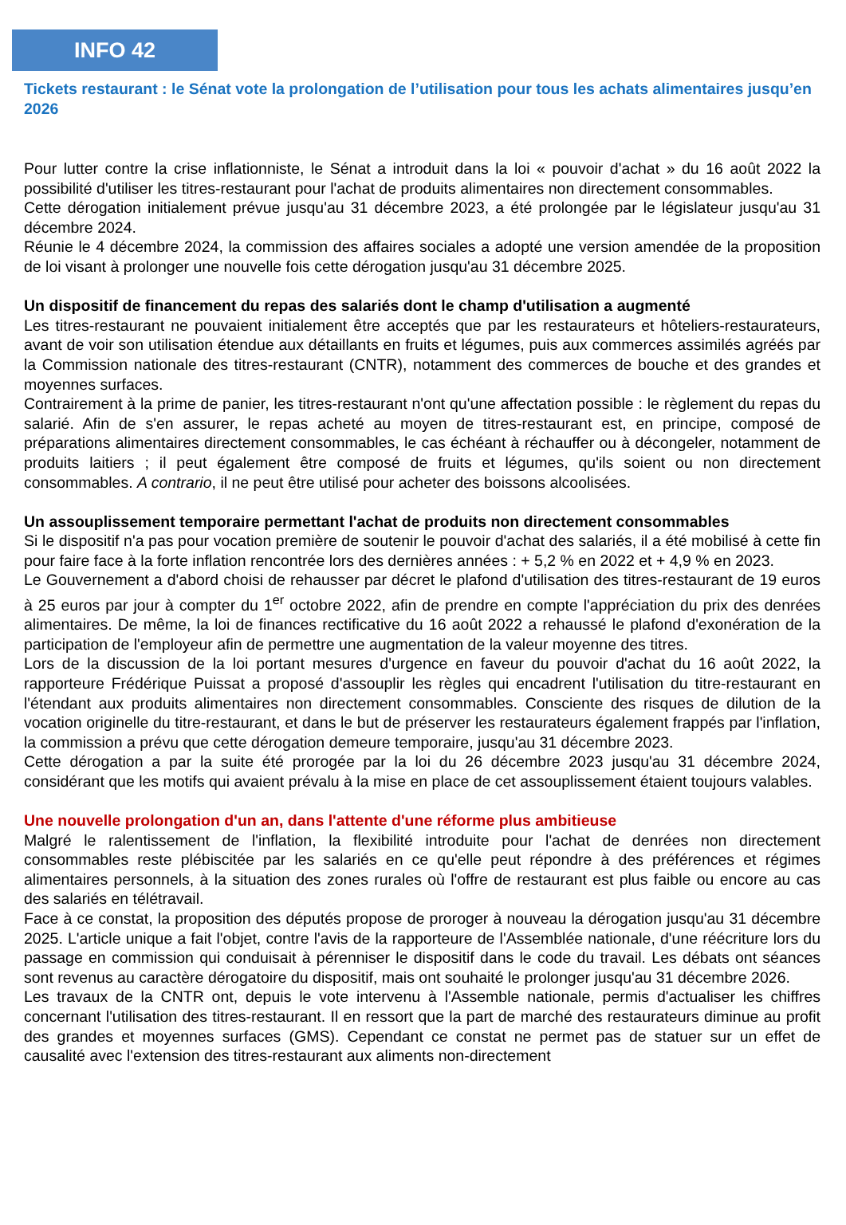INFO 42
Tickets restaurant : le Sénat vote la prolongation de l’utilisation pour tous les achats alimentaires jusqu’en 2026
Pour lutter contre la crise inflationniste, le Sénat a introduit dans la loi « pouvoir d'achat » du 16 août 2022 la possibilité d'utiliser les titres-restaurant pour l'achat de produits alimentaires non directement consommables.
Cette dérogation initialement prévue jusqu'au 31 décembre 2023, a été prolongée par le législateur jusqu'au 31 décembre 2024.
Réunie le 4 décembre 2024, la commission des affaires sociales a adopté une version amendée de la proposition de loi visant à prolonger une nouvelle fois cette dérogation jusqu'au 31 décembre 2025.
Un dispositif de financement du repas des salariés dont le champ d'utilisation a augmenté
Les titres-restaurant ne pouvaient initialement être acceptés que par les restaurateurs et hôteliers-restaurateurs, avant de voir son utilisation étendue aux détaillants en fruits et légumes, puis aux commerces assimilés agréés par la Commission nationale des titres-restaurant (CNTR), notamment des commerces de bouche et des grandes et moyennes surfaces.
Contrairement à la prime de panier, les titres-restaurant n'ont qu'une affectation possible : le règlement du repas du salarié. Afin de s'en assurer, le repas acheté au moyen de titres-restaurant est, en principe, composé de préparations alimentaires directement consommables, le cas échéant à réchauffer ou à décongeler, notamment de produits laitiers ; il peut également être composé de fruits et légumes, qu'ils soient ou non directement consommables. A contrario, il ne peut être utilisé pour acheter des boissons alcoolisées.
Un assouplissement temporaire permettant l'achat de produits non directement consommables
Si le dispositif n'a pas pour vocation première de soutenir le pouvoir d'achat des salariés, il a été mobilisé à cette fin pour faire face à la forte inflation rencontrée lors des dernières années : + 5,2 % en 2022 et + 4,9 % en 2023.
Le Gouvernement a d'abord choisi de rehausser par décret le plafond d'utilisation des titres-restaurant de 19 euros à 25 euros par jour à compter du 1<sup>er</sup> octobre 2022, afin de prendre en compte l'appréciation du prix des denrées alimentaires. De même, la loi de finances rectificative du 16 août 2022 a rehaussé le plafond d'exonération de la participation de l'employeur afin de permettre une augmentation de la valeur moyenne des titres.
Lors de la discussion de la loi portant mesures d'urgence en faveur du pouvoir d'achat du 16 août 2022, la rapporteure Frédérique Puissat a proposé d'assouplir les règles qui encadrent l'utilisation du titre-restaurant en l'étendant aux produits alimentaires non directement consommables. Consciente des risques de dilution de la vocation originelle du titre-restaurant, et dans le but de préserver les restaurateurs également frappés par l'inflation, la commission a prévu que cette dérogation demeure temporaire, jusqu'au 31 décembre 2023.
Cette dérogation a par la suite été prorogée par la loi du 26 décembre 2023 jusqu'au 31 décembre 2024, considérant que les motifs qui avaient prévalu à la mise en place de cet assouplissement étaient toujours valables.
Une nouvelle prolongation d'un an, dans l'attente d'une réforme plus ambitieuse
Malgré le ralentissement de l'inflation, la flexibilité introduite pour l'achat de denrées non directement consommables reste plébiscitée par les salariés en ce qu'elle peut répondre à des préférences et régimes alimentaires personnels, à la situation des zones rurales où l'offre de restaurant est plus faible ou encore au cas des salariés en télétravail.
Face à ce constat, la proposition des députés propose de proroger à nouveau la dérogation jusqu'au 31 décembre 2025. L'article unique a fait l'objet, contre l'avis de la rapporteure de l'Assemblée nationale, d'une réécriture lors du passage en commission qui conduisait à pérenniser le dispositif dans le code du travail. Les débats ont séances sont revenus au caractère dérogatoire du dispositif, mais ont souhaité le prolonger jusqu'au 31 décembre 2026.
Les travaux de la CNTR ont, depuis le vote intervenu à l'Assemble nationale, permis d'actualiser les chiffres concernant l'utilisation des titres-restaurant. Il en ressort que la part de marché des restaurateurs diminue au profit des grandes et moyennes surfaces (GMS). Cependant ce constat ne permet pas de statuer sur un effet de causalité avec l'extension des titres-restaurant aux aliments non-directement